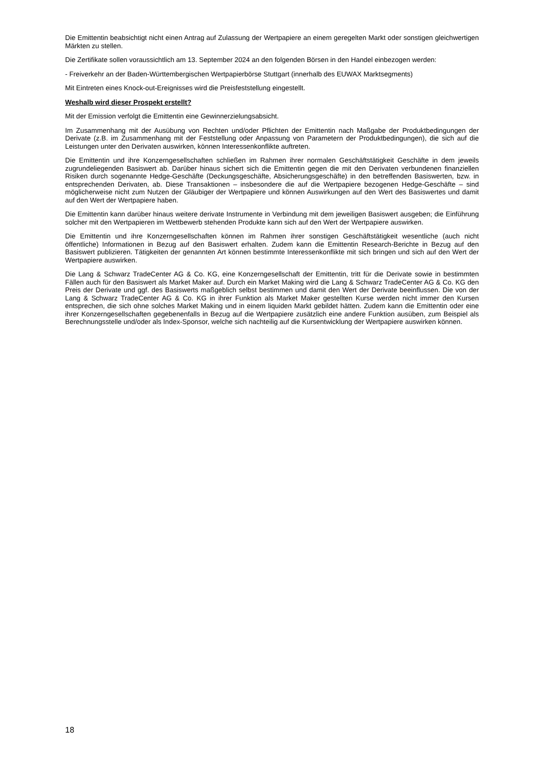Die Emittentin beabsichtigt nicht einen Antrag auf Zulassung der Wertpapiere an einem geregelten Markt oder sonstigen gleichwertigen Märkten zu stellen.
Die Zertifikate sollen voraussichtlich am 13. September 2024 an den folgenden Börsen in den Handel einbezogen werden:
- Freiverkehr an der Baden-Württembergischen Wertpapierbörse Stuttgart (innerhalb des EUWAX Marktsegments)
Mit Eintreten eines Knock-out-Ereignisses wird die Preisfeststellung eingestellt.
Weshalb wird dieser Prospekt erstellt?
Mit der Emission verfolgt die Emittentin eine Gewinnerzielungsabsicht.
Im Zusammenhang mit der Ausübung von Rechten und/oder Pflichten der Emittentin nach Maßgabe der Produktbedingungen der Derivate (z.B. im Zusammenhang mit der Feststellung oder Anpassung von Parametern der Produktbedingungen), die sich auf die Leistungen unter den Derivaten auswirken, können Interessenkonflikte auftreten.
Die Emittentin und ihre Konzerngesellschaften schließen im Rahmen ihrer normalen Geschäftstätigkeit Geschäfte in dem jeweils zugrundeliegenden Basiswert ab. Darüber hinaus sichert sich die Emittentin gegen die mit den Derivaten verbundenen finanziellen Risiken durch sogenannte Hedge-Geschäfte (Deckungsgeschäfte, Absicherungsgeschäfte) in den betreffenden Basiswerten, bzw. in entsprechenden Derivaten, ab. Diese Transaktionen – insbesondere die auf die Wertpapiere bezogenen Hedge-Geschäfte – sind möglicherweise nicht zum Nutzen der Gläubiger der Wertpapiere und können Auswirkungen auf den Wert des Basiswertes und damit auf den Wert der Wertpapiere haben.
Die Emittentin kann darüber hinaus weitere derivate Instrumente in Verbindung mit dem jeweiligen Basiswert ausgeben; die Einführung solcher mit den Wertpapieren im Wettbewerb stehenden Produkte kann sich auf den Wert der Wertpapiere auswirken.
Die Emittentin und ihre Konzerngesellschaften können im Rahmen ihrer sonstigen Geschäftstätigkeit wesentliche (auch nicht öffentliche) Informationen in Bezug auf den Basiswert erhalten. Zudem kann die Emittentin Research-Berichte in Bezug auf den Basiswert publizieren. Tätigkeiten der genannten Art können bestimmte Interessenkonflikte mit sich bringen und sich auf den Wert der Wertpapiere auswirken.
Die Lang & Schwarz TradeCenter AG & Co. KG, eine Konzerngesellschaft der Emittentin, tritt für die Derivate sowie in bestimmten Fällen auch für den Basiswert als Market Maker auf. Durch ein Market Making wird die Lang & Schwarz TradeCenter AG & Co. KG den Preis der Derivate und ggf. des Basiswerts maßgeblich selbst bestimmen und damit den Wert der Derivate beeinflussen. Die von der Lang & Schwarz TradeCenter AG & Co. KG in ihrer Funktion als Market Maker gestellten Kurse werden nicht immer den Kursen entsprechen, die sich ohne solches Market Making und in einem liquiden Markt gebildet hätten. Zudem kann die Emittentin oder eine ihrer Konzerngesellschaften gegebenenfalls in Bezug auf die Wertpapiere zusätzlich eine andere Funktion ausüben, zum Beispiel als Berechnungsstelle und/oder als Index-Sponsor, welche sich nachteilig auf die Kursentwicklung der Wertpapiere auswirken können.
18